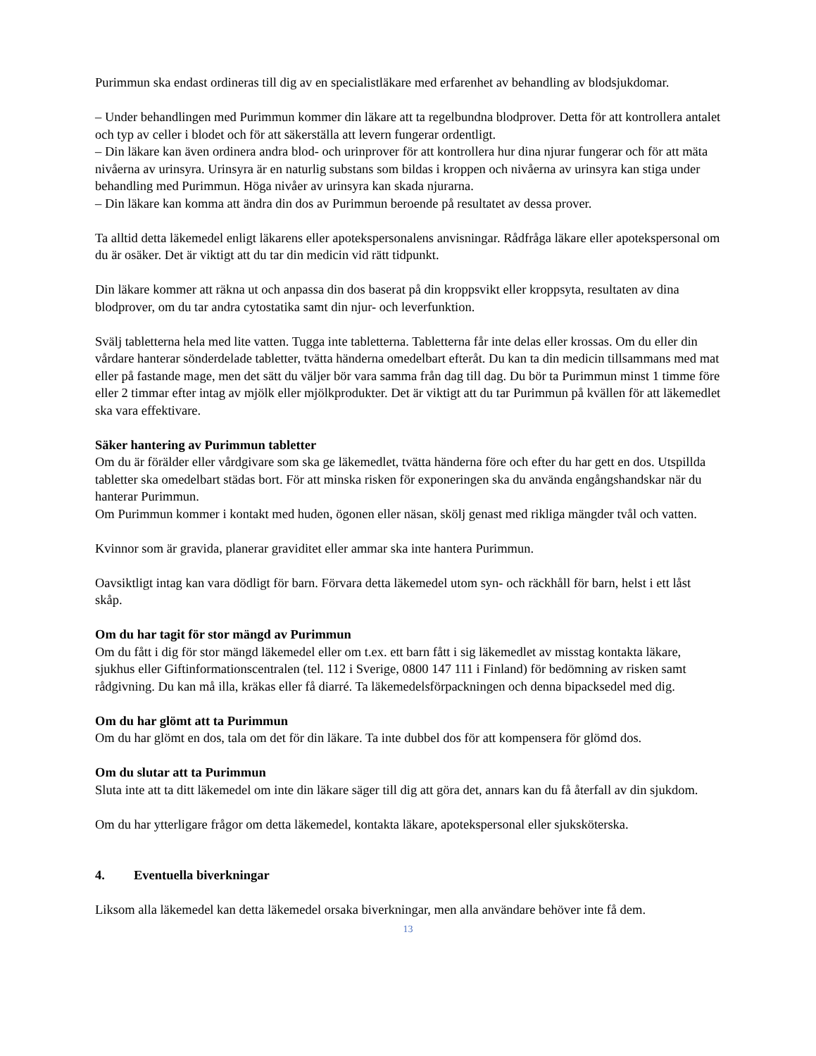Purimmun ska endast ordineras till dig av en specialistläkare med erfarenhet av behandling av blodsjukdomar.
– Under behandlingen med Purimmun kommer din läkare att ta regelbundna blodprover. Detta för att kontrollera antalet och typ av celler i blodet och för att säkerställa att levern fungerar ordentligt.
– Din läkare kan även ordinera andra blod- och urinprover för att kontrollera hur dina njurar fungerar och för att mäta nivåerna av urinsyra. Urinsyra är en naturlig substans som bildas i kroppen och nivåerna av urinsyra kan stiga under behandling med Purimmun. Höga nivåer av urinsyra kan skada njurarna.
– Din läkare kan komma att ändra din dos av Purimmun beroende på resultatet av dessa prover.
Ta alltid detta läkemedel enligt läkarens eller apotekspersonalens anvisningar. Rådfråga läkare eller apotekspersonal om du är osäker. Det är viktigt att du tar din medicin vid rätt tidpunkt.
Din läkare kommer att räkna ut och anpassa din dos baserat på din kroppsvikt eller kroppsyta, resultaten av dina blodprover, om du tar andra cytostatika samt din njur- och leverfunktion.
Svälj tabletterna hela med lite vatten. Tugga inte tabletterna. Tabletterna får inte delas eller krossas. Om du eller din vårdare hanterar sönderdelade tabletter, tvätta händerna omedelbart efteråt. Du kan ta din medicin tillsammans med mat eller på fastande mage, men det sätt du väljer bör vara samma från dag till dag. Du bör ta Purimmun minst 1 timme före eller 2 timmar efter intag av mjölk eller mjölkprodukter. Det är viktigt att du tar Purimmun på kvällen för att läkemedlet ska vara effektivare.
Säker hantering av Purimmun tabletter
Om du är förälder eller vårdgivare som ska ge läkemedlet, tvätta händerna före och efter du har gett en dos. Utspillda tabletter ska omedelbart städas bort. För att minska risken för exponeringen ska du använda engångshandskar när du hanterar Purimmun.
Om Purimmun kommer i kontakt med huden, ögonen eller näsan, skölj genast med rikliga mängder tvål och vatten.
Kvinnor som är gravida, planerar graviditet eller ammar ska inte hantera Purimmun.
Oavsiktligt intag kan vara dödligt för barn. Förvara detta läkemedel utom syn- och räckhåll för barn, helst i ett låst skåp.
Om du har tagit för stor mängd av Purimmun
Om du fått i dig för stor mängd läkemedel eller om t.ex. ett barn fått i sig läkemedlet av misstag kontakta läkare, sjukhus eller Giftinformationscentralen (tel. 112 i Sverige, 0800 147 111 i Finland) för bedömning av risken samt rådgivning. Du kan må illa, kräkas eller få diarré. Ta läkemedelsförpackningen och denna bipacksedel med dig.
Om du har glömt att ta Purimmun
Om du har glömt en dos, tala om det för din läkare. Ta inte dubbel dos för att kompensera för glömd dos.
Om du slutar att ta Purimmun
Sluta inte att ta ditt läkemedel om inte din läkare säger till dig att göra det, annars kan du få återfall av din sjukdom.
Om du har ytterligare frågor om detta läkemedel, kontakta läkare, apotekspersonal eller sjuksköterska.
4. Eventuella biverkningar
Liksom alla läkemedel kan detta läkemedel orsaka biverkningar, men alla användare behöver inte få dem.
13